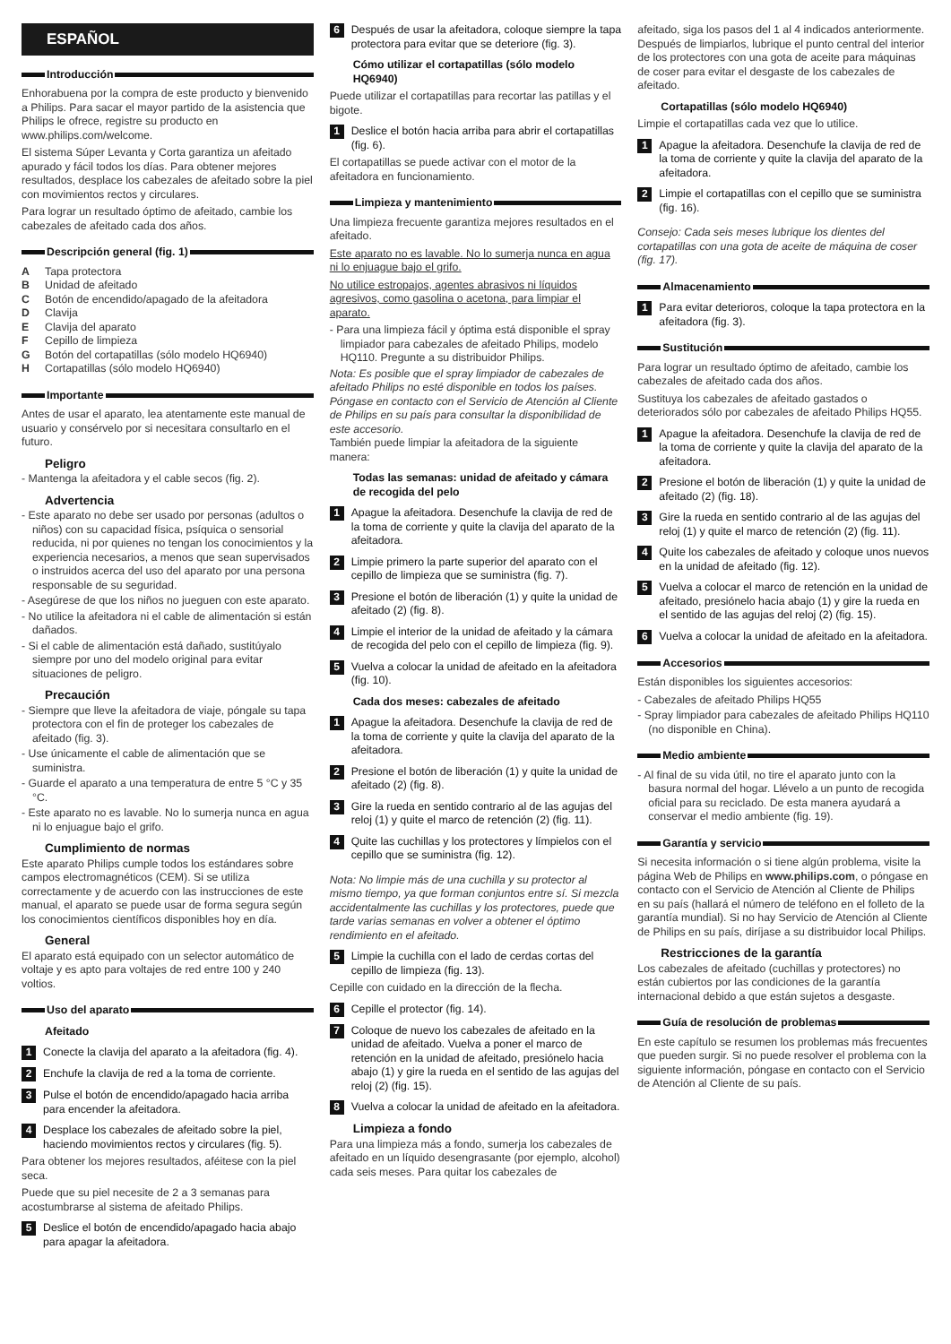ESPAÑOL
Introducción
Enhorabuena por la compra de este producto y bienvenido a Philips. Para sacar el mayor partido de la asistencia que Philips le ofrece, registre su producto en www.philips.com/welcome.
El sistema Súper Levanta y Corta garantiza un afeitado apurado y fácil todos los días. Para obtener mejores resultados, desplace los cabezales de afeitado sobre la piel con movimientos rectos y circulares.
Para lograr un resultado óptimo de afeitado, cambie los cabezales de afeitado cada dos años.
Descripción general (fig. 1)
A Tapa protectora
B Unidad de afeitado
C Botón de encendido/apagado de la afeitadora
D Clavija
E Clavija del aparato
F Cepillo de limpieza
G Botón del cortapatillas (sólo modelo HQ6940)
H Cortapatillas (sólo modelo HQ6940)
Importante
Antes de usar el aparato, lea atentamente este manual de usuario y consérvelo por si necesitara consultarlo en el futuro.
Peligro
- Mantenga la afeitadora y el cable secos (fig. 2).
Advertencia
- Este aparato no debe ser usado por personas (adultos o niños) con su capacidad física, psíquica o sensorial reducida, ni por quienes no tengan los conocimientos y la experiencia necesarios, a menos que sean supervisados o instruidos acerca del uso del aparato por una persona responsable de su seguridad.
- Asegúrese de que los niños no jueguen con este aparato.
- No utilice la afeitadora ni el cable de alimentación si están dañados.
- Si el cable de alimentación está dañado, sustitúyalo siempre por uno del modelo original para evitar situaciones de peligro.
Precaución
- Siempre que lleve la afeitadora de viaje, póngale su tapa protectora con el fin de proteger los cabezales de afeitado (fig. 3).
- Use únicamente el cable de alimentación que se suministra.
- Guarde el aparato a una temperatura de entre 5 °C y 35 °C.
- Este aparato no es lavable. No lo sumerja nunca en agua ni lo enjuague bajo el grifo.
Cumplimiento de normas
Este aparato Philips cumple todos los estándares sobre campos electromagnéticos (CEM). Si se utiliza correctamente y de acuerdo con las instrucciones de este manual, el aparato se puede usar de forma segura según los conocimientos científicos disponibles hoy en día.
General
El aparato está equipado con un selector automático de voltaje y es apto para voltajes de red entre 100 y 240 voltios.
Uso del aparato
Afeitado
1 Conecte la clavija del aparato a la afeitadora (fig. 4).
2 Enchufe la clavija de red a la toma de corriente.
3 Pulse el botón de encendido/apagado hacia arriba para encender la afeitadora.
4 Desplace los cabezales de afeitado sobre la piel, haciendo movimientos rectos y circulares (fig. 5).
Para obtener los mejores resultados, aféitese con la piel seca.
Puede que su piel necesite de 2 a 3 semanas para acostumbrarse al sistema de afeitado Philips.
5 Deslice el botón de encendido/apagado hacia abajo para apagar la afeitadora.
6 Después de usar la afeitadora, coloque siempre la tapa protectora para evitar que se deteriore (fig. 3).
Cómo utilizar el cortapatillas (sólo modelo HQ6940)
Puede utilizar el cortapatillas para recortar las patillas y el bigote.
1 Deslice el botón hacia arriba para abrir el cortapatillas (fig. 6).
El cortapatillas se puede activar con el motor de la afeitadora en funcionamiento.
Limpieza y mantenimiento
Una limpieza frecuente garantiza mejores resultados en el afeitado.
Este aparato no es lavable. No lo sumerja nunca en agua ni lo enjuague bajo el grifo.
No utilice estropajos, agentes abrasivos ni líquidos agresivos, como gasolina o acetona, para limpiar el aparato.
- Para una limpieza fácil y óptima está disponible el spray limpiador para cabezales de afeitado Philips, modelo HQ110. Pregunte a su distribuidor Philips.
Nota: Es posible que el spray limpiador de cabezales de afeitado Philips no esté disponible en todos los países. Póngase en contacto con el Servicio de Atención al Cliente de Philips en su país para consultar la disponibilidad de este accesorio.
También puede limpiar la afeitadora de la siguiente manera:
Todas las semanas: unidad de afeitado y cámara de recogida del pelo
1 Apague la afeitadora. Desenchufe la clavija de red de la toma de corriente y quite la clavija del aparato de la afeitadora.
2 Limpie primero la parte superior del aparato con el cepillo de limpieza que se suministra (fig. 7).
3 Presione el botón de liberación (1) y quite la unidad de afeitado (2) (fig. 8).
4 Limpie el interior de la unidad de afeitado y la cámara de recogida del pelo con el cepillo de limpieza (fig. 9).
5 Vuelva a colocar la unidad de afeitado en la afeitadora (fig. 10).
Cada dos meses: cabezales de afeitado
1 Apague la afeitadora. Desenchufe la clavija de red de la toma de corriente y quite la clavija del aparato de la afeitadora.
2 Presione el botón de liberación (1) y quite la unidad de afeitado (2) (fig. 8).
3 Gire la rueda en sentido contrario al de las agujas del reloj (1) y quite el marco de retención (2) (fig. 11).
4 Quite las cuchillas y los protectores y límpielos con el cepillo que se suministra (fig. 12).
Nota: No limpie más de una cuchilla y su protector al mismo tiempo, ya que forman conjuntos entre sí. Si mezcla accidentalmente las cuchillas y los protectores, puede que tarde varias semanas en volver a obtener el óptimo rendimiento en el afeitado.
5 Limpie la cuchilla con el lado de cerdas cortas del cepillo de limpieza (fig. 13).
Cepille con cuidado en la dirección de la flecha.
6 Cepille el protector (fig. 14).
7 Coloque de nuevo los cabezales de afeitado en la unidad de afeitado. Vuelva a poner el marco de retención en la unidad de afeitado, presiónelo hacia abajo (1) y gire la rueda en el sentido de las agujas del reloj (2) (fig. 15).
8 Vuelva a colocar la unidad de afeitado en la afeitadora.
Limpieza a fondo
Para una limpieza más a fondo, sumerja los cabezales de afeitado en un líquido desengrasante (por ejemplo, alcohol) cada seis meses. Para quitar los cabezales de
afeitado, siga los pasos del 1 al 4 indicados anteriormente. Después de limpiarlos, lubrique el punto central del interior de los protectores con una gota de aceite para máquinas de coser para evitar el desgaste de los cabezales de afeitado.
Cortapatillas (sólo modelo HQ6940)
Limpie el cortapatillas cada vez que lo utilice.
1 Apague la afeitadora. Desenchufe la clavija de red de la toma de corriente y quite la clavija del aparato de la afeitadora.
2 Limpie el cortapatillas con el cepillo que se suministra (fig. 16).
Consejo: Cada seis meses lubrique los dientes del cortapatillas con una gota de aceite de máquina de coser (fig. 17).
Almacenamiento
1 Para evitar deterioros, coloque la tapa protectora en la afeitadora (fig. 3).
Sustitución
Para lograr un resultado óptimo de afeitado, cambie los cabezales de afeitado cada dos años.
Sustituya los cabezales de afeitado gastados o deteriorados sólo por cabezales de afeitado Philips HQ55.
1 Apague la afeitadora. Desenchufe la clavija de red de la toma de corriente y quite la clavija del aparato de la afeitadora.
2 Presione el botón de liberación (1) y quite la unidad de afeitado (2) (fig. 18).
3 Gire la rueda en sentido contrario al de las agujas del reloj (1) y quite el marco de retención (2) (fig. 11).
4 Quite los cabezales de afeitado y coloque unos nuevos en la unidad de afeitado (fig. 12).
5 Vuelva a colocar el marco de retención en la unidad de afeitado, presiónelo hacia abajo (1) y gire la rueda en el sentido de las agujas del reloj (2) (fig. 15).
6 Vuelva a colocar la unidad de afeitado en la afeitadora.
Accesorios
Están disponibles los siguientes accesorios:
- Cabezales de afeitado Philips HQ55
- Spray limpiador para cabezales de afeitado Philips HQ110 (no disponible en China).
Medio ambiente
- Al final de su vida útil, no tire el aparato junto con la basura normal del hogar. Llévelo a un punto de recogida oficial para su reciclado. De esta manera ayudará a conservar el medio ambiente (fig. 19).
Garantía y servicio
Si necesita información o si tiene algún problema, visite la página Web de Philips en www.philips.com, o póngase en contacto con el Servicio de Atención al Cliente de Philips en su país (hallará el número de teléfono en el folleto de la garantía mundial). Si no hay Servicio de Atención al Cliente de Philips en su país, diríjase a su distribuidor local Philips.
Restricciones de la garantía
Los cabezales de afeitado (cuchillas y protectores) no están cubiertos por las condiciones de la garantía internacional debido a que están sujetos a desgaste.
Guía de resolución de problemas
En este capítulo se resumen los problemas más frecuentes que pueden surgir. Si no puede resolver el problema con la siguiente información, póngase en contacto con el Servicio de Atención al Cliente de su país.